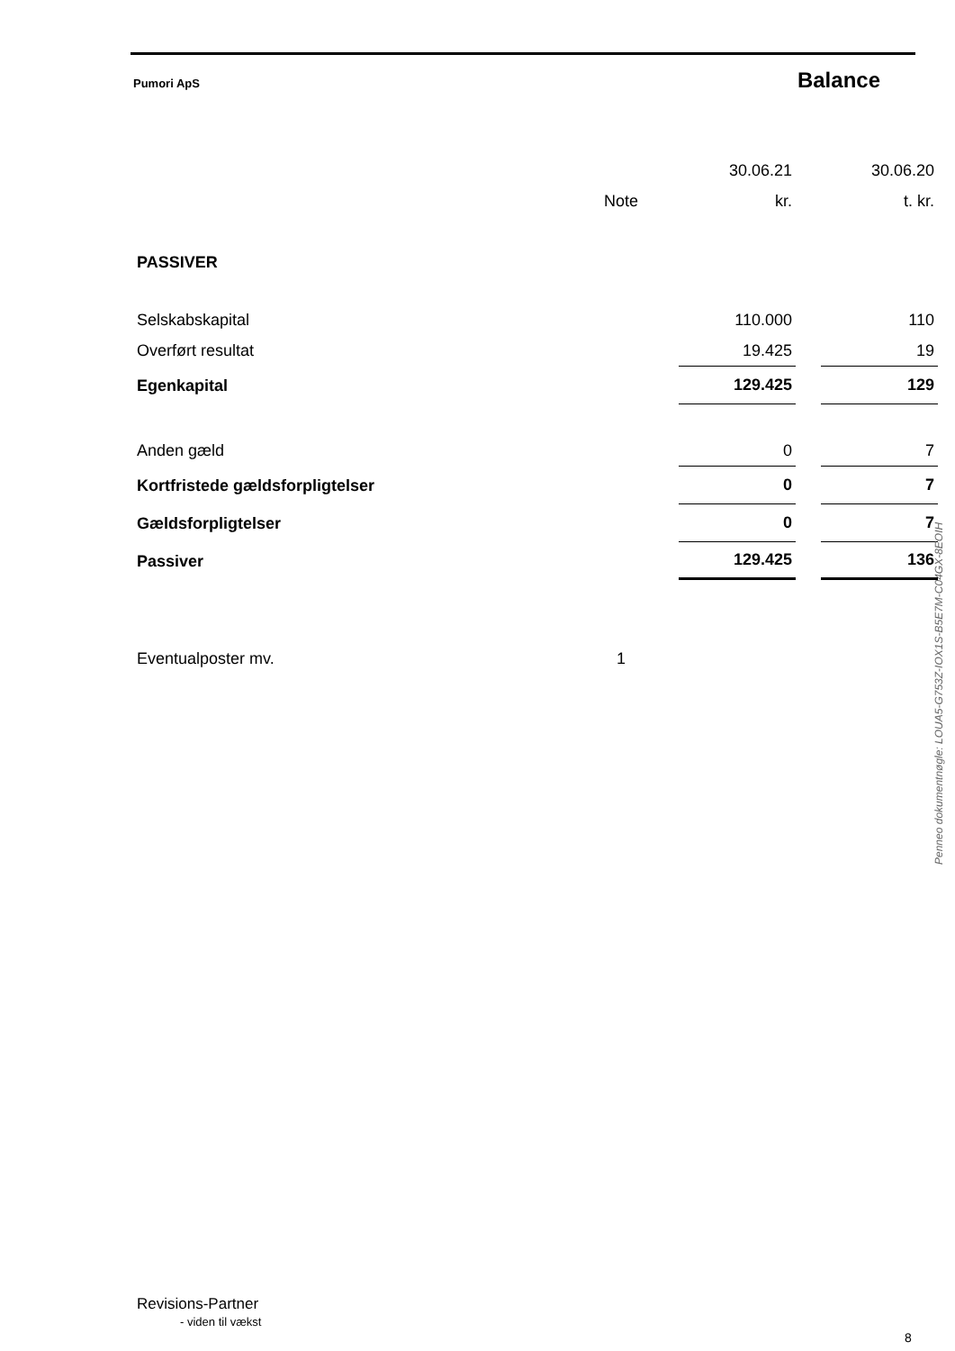Pumori ApS Balance
| | | 30.06.21 | | 30.06.20 |
| | Note | kr. | | t. kr. |
| PASSIVER | | | | |
| Selskabskapital | | 110.000 | | 110 |
| Overført resultat | | 19.425 | | 19 |
| Egenkapital | | 129.425 | | 129 |
| Anden gæld | | 0 | | 7 |
| Kortfristede gældsforpligtelser | | 0 | | 7 |
| Gældsforpligtelser | | 0 | | 7 |
| Passiver | | 129.425 | | 136 |
| Eventualposter mv. | 1 | | | |
Penneo dokumentnøgle: LOUA5-G753Z-IOX1S-B5E7M-C04GX-8EOIH
Revisions-Partner
- viden til vækst
8